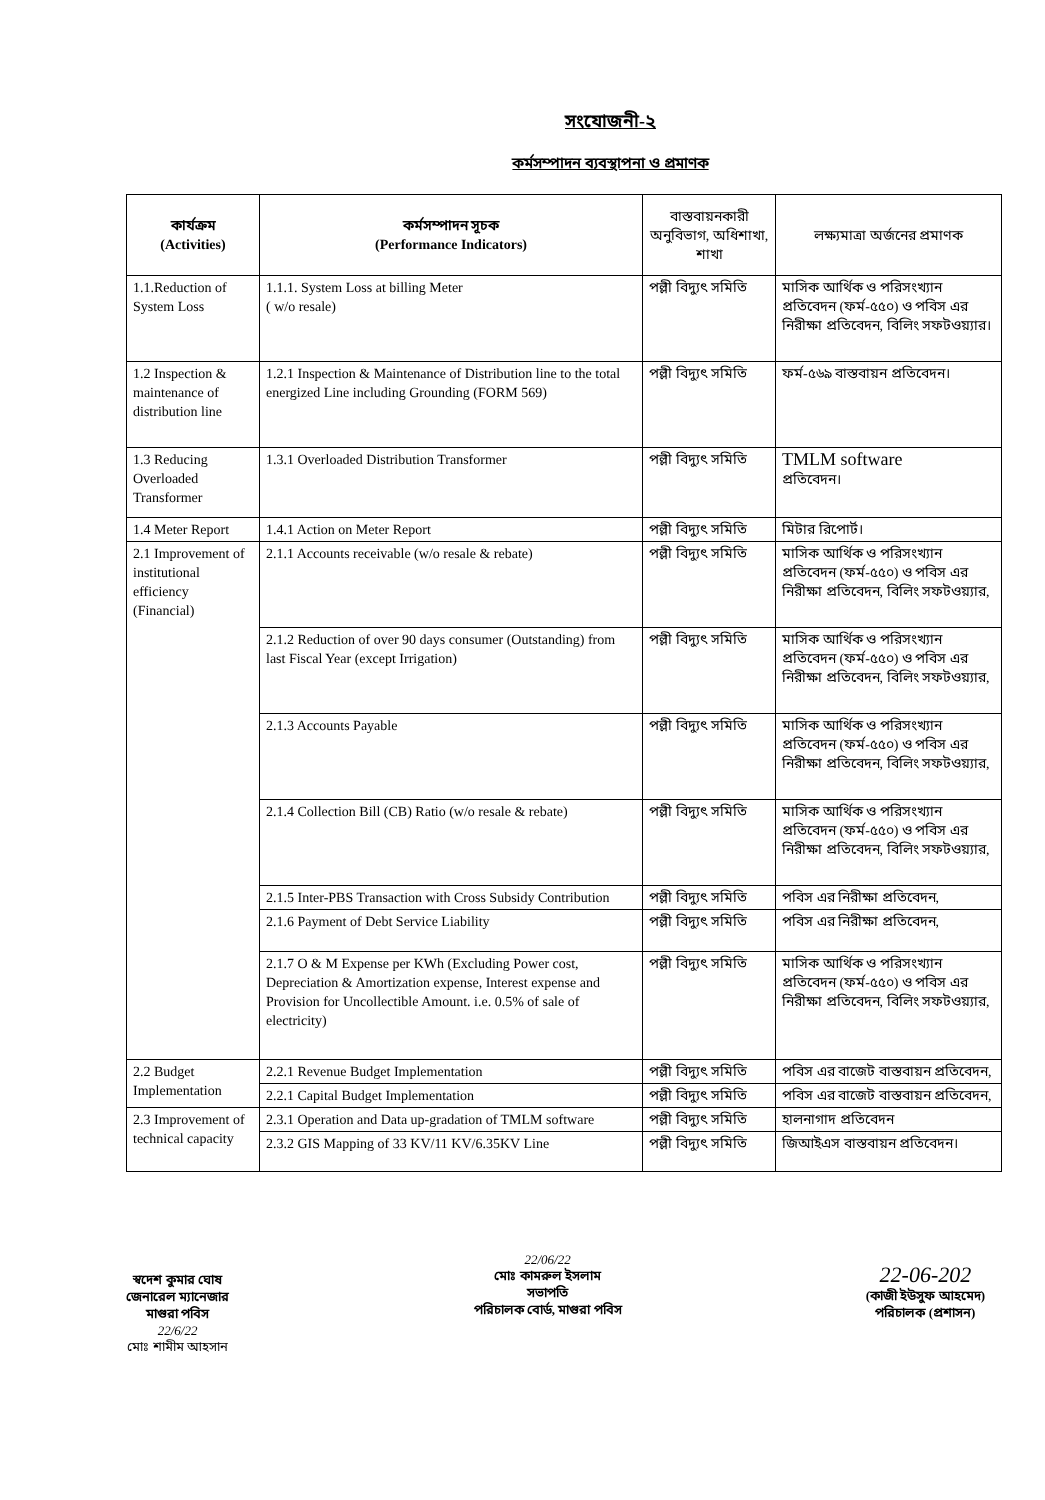সংযোজনী-২
কর্মসম্পাদন ব্যবস্থাপনা ও প্রমাণক
| কার্যক্রম (Activities) | কর্মসম্পাদন সূচক (Performance Indicators) | বাস্তবায়নকারী অনুবিভাগ, অধিশাখা, শাখা | লক্ষ্যমাত্রা অর্জনের প্রমাণক |
| --- | --- | --- | --- |
| 1.1.Reduction of System Loss | 1.1.1. System Loss at billing Meter ( w/o resale) | পল্লী বিদ্যুৎ সমিতি | মাসিক আর্থিক ও পরিসংখ্যান প্রতিবেদন (ফর্ম-৫৫০) ও পবিস এর নিরীক্ষা প্রতিবেদন, বিলিং সফটওয়্যার। |
| 1.2 Inspection & maintenance of distribution line | 1.2.1 Inspection & Maintenance of Distribution line to the total energized Line including Grounding (FORM 569) | পল্লী বিদ্যুৎ সমিতি | ফর্ম-৫৬৯ বাস্তবায়ন প্রতিবেদন। |
| 1.3 Reducing Overloaded Transformer | 1.3.1 Overloaded Distribution Transformer | পল্লী বিদ্যুৎ সমিতি | TMLM software প্রতিবেদন। |
| 1.4 Meter Report | 1.4.1 Action on Meter Report | পল্লী বিদ্যুৎ সমিতি | মিটার রিপোর্ট। |
| 2.1 Improvement of institutional efficiency (Financial) | 2.1.1 Accounts receivable (w/o resale & rebate) | পল্লী বিদ্যুৎ সমিতি | মাসিক আর্থিক ও পরিসংখ্যান প্রতিবেদন (ফর্ম-৫৫০) ও পবিস এর নিরীক্ষা প্রতিবেদন, বিলিং সফটওয়্যার, |
| | 2.1.2 Reduction of over 90 days consumer (Outstanding) from last Fiscal Year (except Irrigation) | পল্লী বিদ্যুৎ সমিতি | মাসিক আর্থিক ও পরিসংখ্যান প্রতিবেদন (ফর্ম-৫৫০) ও পবিস এর নিরীক্ষা প্রতিবেদন, বিলিং সফটওয়্যার, |
| | 2.1.3 Accounts Payable | পল্লী বিদ্যুৎ সমিতি | মাসিক আর্থিক ও পরিসংখ্যান প্রতিবেদন (ফর্ম-৫৫০) ও পবিস এর নিরীক্ষা প্রতিবেদন, বিলিং সফটওয়্যার, |
| | 2.1.4 Collection Bill (CB) Ratio (w/o resale & rebate) | পল্লী বিদ্যুৎ সমিতি | মাসিক আর্থিক ও পরিসংখ্যান প্রতিবেদন (ফর্ম-৫৫০) ও পবিস এর নিরীক্ষা প্রতিবেদন, বিলিং সফটওয়্যার, |
| | 2.1.5 Inter-PBS Transaction with Cross Subsidy Contribution | পল্লী বিদ্যুৎ সমিতি | পবিস এর নিরীক্ষা প্রতিবেদন, |
| | 2.1.6 Payment of Debt Service Liability | পল্লী বিদ্যুৎ সমিতি | পবিস এর নিরীক্ষা প্রতিবেদন, |
| | 2.1.7 O & M Expense per KWh (Excluding Power cost, Depreciation & Amortization expense, Interest expense and Provision for Uncollectible Amount. i.e. 0.5% of sale of electricity) | পল্লী বিদ্যুৎ সমিতি | মাসিক আর্থিক ও পরিসংখ্যান প্রতিবেদন (ফর্ম-৫৫০) ও পবিস এর নিরীক্ষা প্রতিবেদন, বিলিং সফটওয়্যার, |
| 2.2 Budget Implementation | 2.2.1 Revenue Budget Implementation | পল্লী বিদ্যুৎ সমিতি | পবিস এর বাজেট বাস্তবায়ন প্রতিবেদন, |
| | 2.2.1 Capital Budget Implementation | পল্লী বিদ্যুৎ সমিতি | পবিস এর বাজেট বাস্তবায়ন প্রতিবেদন, |
| 2.3 Improvement of technical capacity | 2.3.1 Operation and Data up-gradation of TMLM software | পল্লী বিদ্যুৎ সমিতি | হালনাগাদ প্রতিবেদন |
| | 2.3.2 GIS Mapping of 33 KV/11 KV/6.35KV Line | পল্লী বিদ্যুৎ সমিতি | জিআইএস বাস্তবায়ন প্রতিবেদন। |
স্বদেশ কুমার ঘোষ
জেনারেল ম্যানেজার
মাগুরা পবিস
22/6/22
মোঃ শামীম আহসান
22/06/22
মোঃ কামরুল ইসলাম
সভাপতি
পরিচালক বোর্ড, মাগুরা পবিস
22-06-202
(কাজী ইউসুফ আহমেদ)
পরিচালক (প্রশাসন)